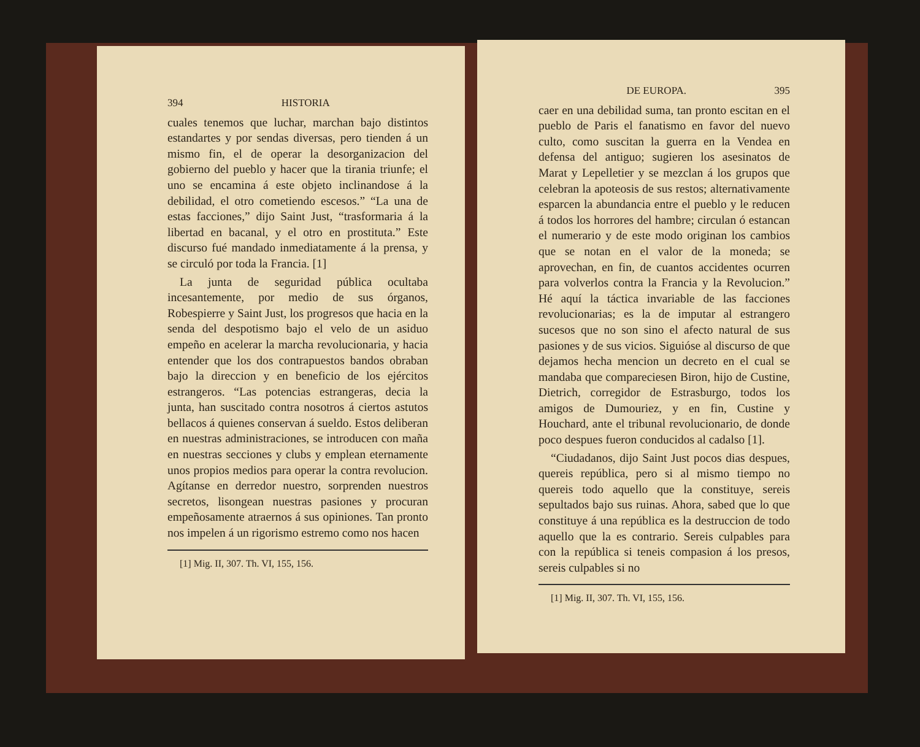394 HISTORIA
cuales tenemos que luchar, marchan bajo distintos estandartes y por sendas diversas, pero tienden á un mismo fin, el de operar la desorganizacion del gobierno del pueblo y hacer que la tirania triunfe; el uno se encamina á este objeto inclinandose á la debilidad, el otro cometiendo escesos.” “La una de estas facciones,” dijo Saint Just, “trasformaria á la libertad en bacanal, y el otro en prostituta.” Este discurso fué mandado inmediatamente á la prensa, y se circuló por toda la Francia. [1]
La junta de seguridad pública ocultaba incesantemente, por medio de sus órganos, Robespierre y Saint Just, los progresos que hacia en la senda del despotismo bajo el velo de un asiduo empeño en acelerar la marcha revolucionaria, y hacia entender que los dos contrapuestos bandos obraban bajo la direccion y en beneficio de los ejércitos estrangeros. “Las potencias estrangeras, decia la junta, han suscitado contra nosotros á ciertos astutos bellacos á quienes conservan á sueldo. Estos deliberan en nuestras administraciones, se introducen con maña en nuestras secciones y clubs y emplean eternamente unos propios medios para operar la contra revolucion. Agítanse en derredor nuestro, sorprenden nuestros secretos, lisongean nuestras pasiones y procuran empeñosamente atraernos á sus opiniones. Tan pronto nos impelen á un rigorismo estremo como nos hacen
[1] Mig. II, 307. Th. VI, 155, 156.
DE EUROPA. 395
caer en una debilidad suma, tan pronto escitan en el pueblo de Paris el fanatismo en favor del nuevo culto, como suscitan la guerra en la Vendea en defensa del antiguo; sugieren los asesinatos de Marat y Lepelletier y se mezclan á los grupos que celebran la apoteosis de sus restos; alternativamente esparcen la abundancia entre el pueblo y le reducen á todos los horrores del hambre; circulan ó estancan el numerario y de este modo originan los cambios que se notan en el valor de la moneda; se aprovechan, en fin, de cuantos accidentes ocurren para volverlos contra la Francia y la Revolucion.” Hé aquí la táctica invariable de las facciones revolucionarias; es la de imputar al estrangero sucesos que no son sino el afecto natural de sus pasiones y de sus vicios. Siguióse al discurso de que dejamos hecha mencion un decreto en el cual se mandaba que compareciesen Biron, hijo de Custine, Dietrich, corregidor de Estrasburgo, todos los amigos de Dumouriez, y en fin, Custine y Houchard, ante el tribunal revolucionario, de donde poco despues fueron conducidos al cadalso [1].
“Ciudadanos, dijo Saint Just pocos dias despues, quereis república, pero si al mismo tiempo no quereis todo aquello que la constituye, sereis sepultados bajo sus ruinas. Ahora, sabed que lo que constituye á una república es la destruccion de todo aquello que la es contrario. Sereis culpables para con la república si teneis compasion á los presos, sereis culpables si no
[1] Mig. II, 307. Th. VI, 155, 156.